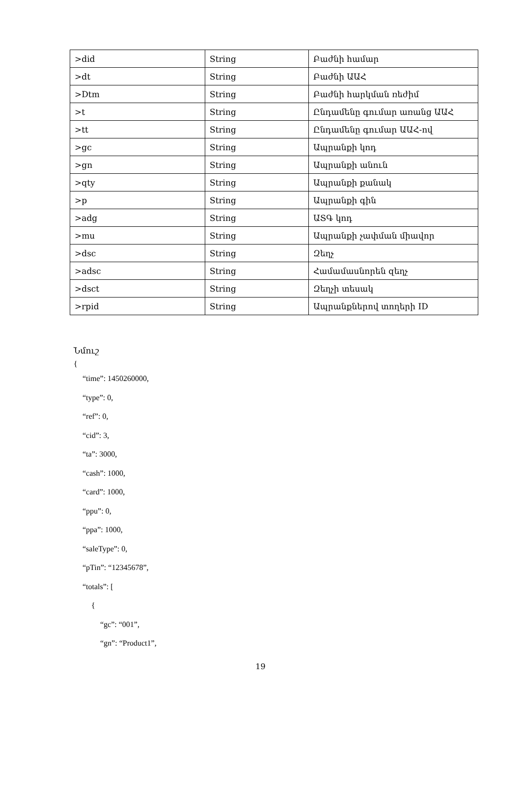| >did | String | Բաժնի համար |
| >dt | String | Բաժնի ԱԱՀ |
| >Dtm | String | Բաժնի հարկման ռեժիմ |
| >t | String | Ընդամենը գումար առանց ԱԱՀ |
| >tt | String | Ընդամենը գումար ԱԱՀ-ով |
| >gc | String | Ապրանքի կոդ |
| >gn | String | Ապրանքի անուն |
| >qty | String | Ապրանքի քանակ |
| >p | String | Ապրանքի գին |
| >adg | String | ԱՏԳ կոդ |
| >mu | String | Ապրանքի չափման միավոր |
| >dsc | String | Զեղչ |
| >adsc | String | Համամասնորեն զեղչ |
| >dsct | String | Զեղչի տեսակ |
| >rpid | String | Ապրանքներով տողերի ID |
Նմուշ
{
“time”: 1450260000,
“type”: 0,
“ref”: 0,
“cid”: 3,
“ta”: 3000,
“cash”: 1000,
“card”: 1000,
“ppu”: 0,
“ppa”: 1000,
“saleType”: 0,
“pTin”: “12345678”,
“totals”: [
{
“gc”: “001”,
“gn”: “Product1”,
19